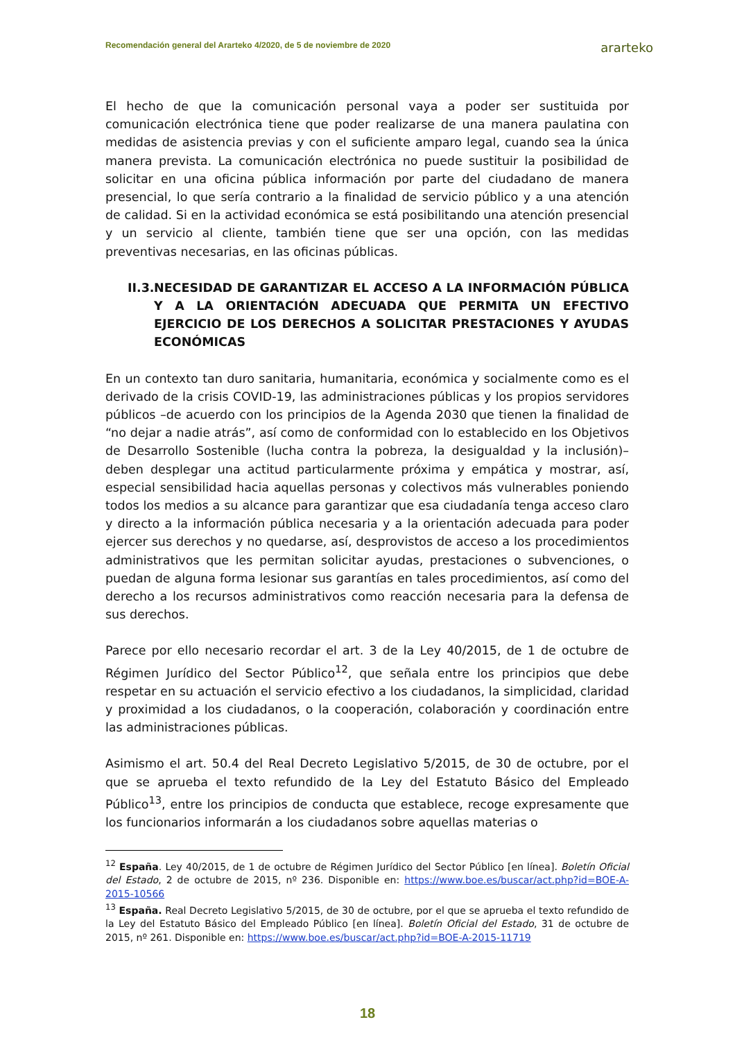Recomendación general del Ararteko 4/2020, de 5 de noviembre de 2020 ararteko
El hecho de que la comunicación personal vaya a poder ser sustituida por comunicación electrónica tiene que poder realizarse de una manera paulatina con medidas de asistencia previas y con el suficiente amparo legal, cuando sea la única manera prevista. La comunicación electrónica no puede sustituir la posibilidad de solicitar en una oficina pública información por parte del ciudadano de manera presencial, lo que sería contrario a la finalidad de servicio público y a una atención de calidad. Si en la actividad económica se está posibilitando una atención presencial y un servicio al cliente, también tiene que ser una opción, con las medidas preventivas necesarias, en las oficinas públicas.
II.3. NECESIDAD DE GARANTIZAR EL ACCESO A LA INFORMACIÓN PÚBLICA Y A LA ORIENTACIÓN ADECUADA QUE PERMITA UN EFECTIVO EJERCICIO DE LOS DERECHOS A SOLICITAR PRESTACIONES Y AYUDAS ECONÓMICAS
En un contexto tan duro sanitaria, humanitaria, económica y socialmente como es el derivado de la crisis COVID-19, las administraciones públicas y los propios servidores públicos –de acuerdo con los principios de la Agenda 2030 que tienen la finalidad de “no dejar a nadie atrás”, así como de conformidad con lo establecido en los Objetivos de Desarrollo Sostenible (lucha contra la pobreza, la desigualdad y la inclusión)– deben desplegar una actitud particularmente próxima y empática y mostrar, así, especial sensibilidad hacia aquellas personas y colectivos más vulnerables poniendo todos los medios a su alcance para garantizar que esa ciudadanía tenga acceso claro y directo a la información pública necesaria y a la orientación adecuada para poder ejercer sus derechos y no quedarse, así, desprovistos de acceso a los procedimientos administrativos que les permitan solicitar ayudas, prestaciones o subvenciones, o puedan de alguna forma lesionar sus garantías en tales procedimientos, así como del derecho a los recursos administrativos como reacción necesaria para la defensa de sus derechos.
Parece por ello necesario recordar el art. 3 de la Ley 40/2015, de 1 de octubre de Régimen Jurídico del Sector Público<sup>12</sup>, que señala entre los principios que debe respetar en su actuación el servicio efectivo a los ciudadanos, la simplicidad, claridad y proximidad a los ciudadanos, o la cooperación, colaboración y coordinación entre las administraciones públicas.
Asimismo el art. 50.4 del Real Decreto Legislativo 5/2015, de 30 de octubre, por el que se aprueba el texto refundido de la Ley del Estatuto Básico del Empleado Público<sup>13</sup>, entre los principios de conducta que establece, recoge expresamente que los funcionarios informarán a los ciudadanos sobre aquellas materias o
<sup>12</sup> España. Ley 40/2015, de 1 de octubre de Régimen Jurídico del Sector Público [en línea]. Boletín Oficial del Estado, 2 de octubre de 2015, nº 236. Disponible en: https://www.boe.es/buscar/act.php?id=BOE-A-2015-10566
<sup>13</sup> España. Real Decreto Legislativo 5/2015, de 30 de octubre, por el que se aprueba el texto refundido de la Ley del Estatuto Básico del Empleado Público [en línea]. Boletín Oficial del Estado, 31 de octubre de 2015, nº 261. Disponible en: https://www.boe.es/buscar/act.php?id=BOE-A-2015-11719
18